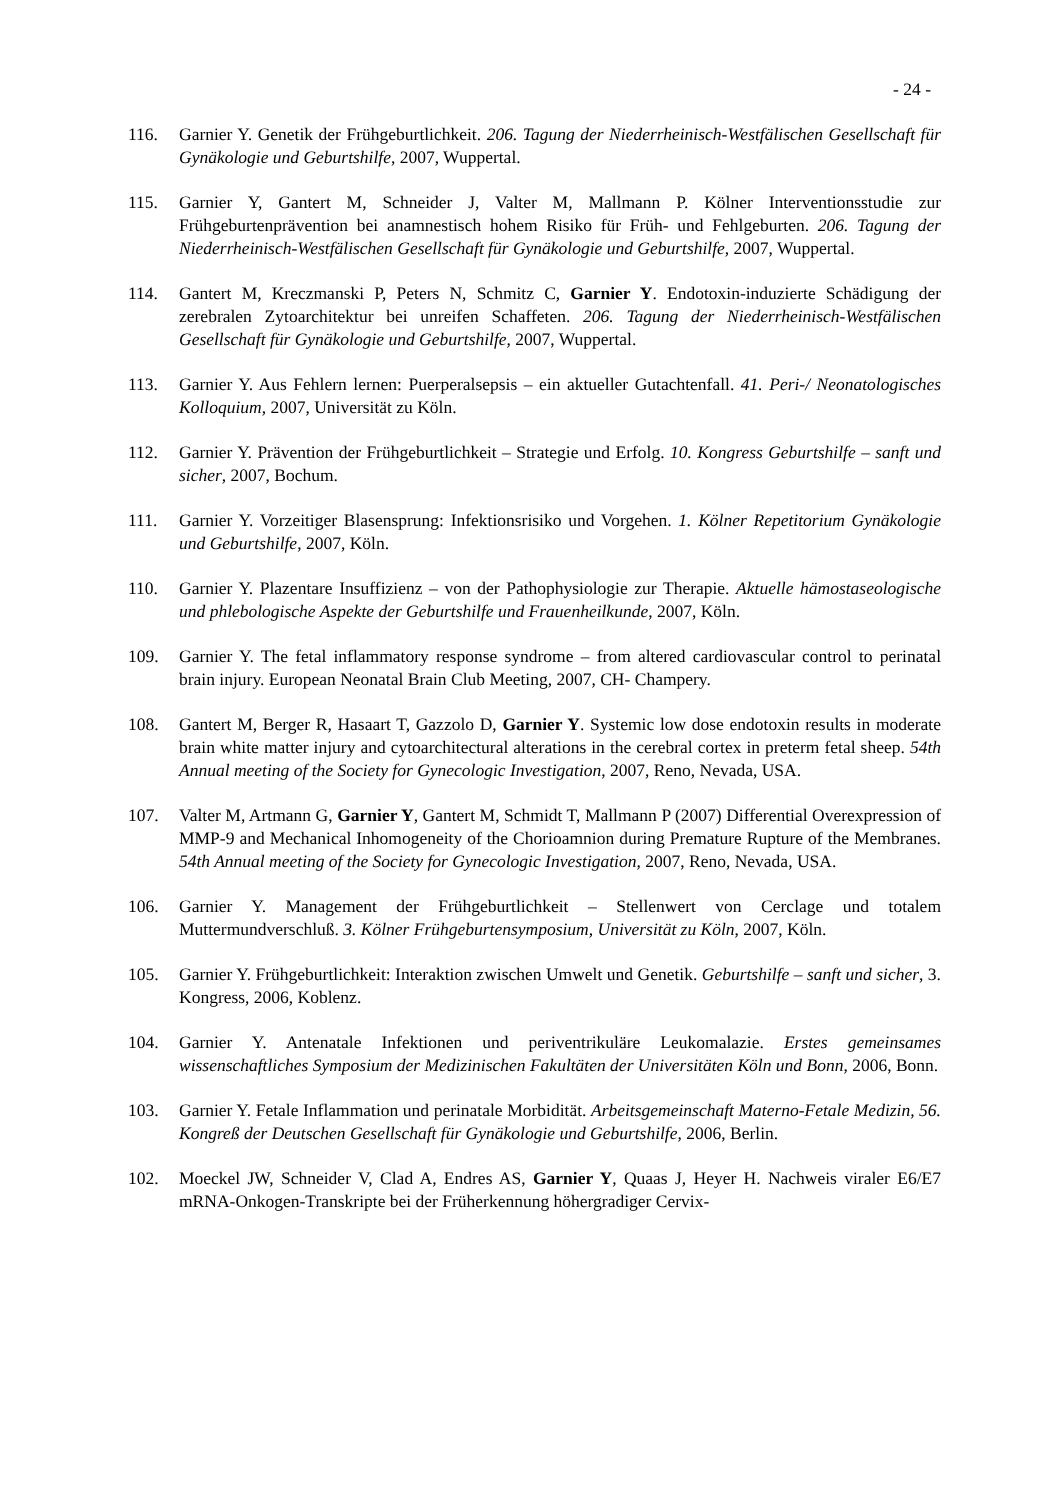- 24 -
116. Garnier Y. Genetik der Frühgeburtlichkeit. 206. Tagung der Niederrheinisch-Westfälischen Gesellschaft für Gynäkologie und Geburtshilfe, 2007, Wuppertal.
115. Garnier Y, Gantert M, Schneider J, Valter M, Mallmann P. Kölner Interventionsstudie zur Frühgeburtenprävention bei anamnestisch hohem Risiko für Früh- und Fehlgeburten. 206. Tagung der Niederrheinisch-Westfälischen Gesellschaft für Gynäkologie und Geburtshilfe, 2007, Wuppertal.
114. Gantert M, Kreczmanski P, Peters N, Schmitz C, Garnier Y. Endotoxin-induzierte Schädigung der zerebralen Zytoarchitektur bei unreifen Schaffeten. 206. Tagung der Niederrheinisch-Westfälischen Gesellschaft für Gynäkologie und Geburtshilfe, 2007, Wuppertal.
113. Garnier Y. Aus Fehlern lernen: Puerperalsepsis – ein aktueller Gutachtenfall. 41. Peri-/ Neonatologisches Kolloquium, 2007, Universität zu Köln.
112. Garnier Y. Prävention der Frühgeburtlichkeit – Strategie und Erfolg. 10. Kongress Geburtshilfe – sanft und sicher, 2007, Bochum.
111. Garnier Y. Vorzeitiger Blasensprung: Infektionsrisiko und Vorgehen. 1. Kölner Repetitorium Gynäkologie und Geburtshilfe, 2007, Köln.
110. Garnier Y. Plazentare Insuffizienz – von der Pathophysiologie zur Therapie. Aktuelle hämostaseologische und phlebologische Aspekte der Geburtshilfe und Frauenheilkunde, 2007, Köln.
109. Garnier Y. The fetal inflammatory response syndrome – from altered cardiovascular control to perinatal brain injury. European Neonatal Brain Club Meeting, 2007, CH- Champery.
108. Gantert M, Berger R, Hasaart T, Gazzolo D, Garnier Y. Systemic low dose endotoxin results in moderate brain white matter injury and cytoarchitectural alterations in the cerebral cortex in preterm fetal sheep. 54th Annual meeting of the Society for Gynecologic Investigation, 2007, Reno, Nevada, USA.
107. Valter M, Artmann G, Garnier Y, Gantert M, Schmidt T, Mallmann P (2007) Differential Overexpression of MMP-9 and Mechanical Inhomogeneity of the Chorioamnion during Premature Rupture of the Membranes. 54th Annual meeting of the Society for Gynecologic Investigation, 2007, Reno, Nevada, USA.
106. Garnier Y. Management der Frühgeburtlichkeit – Stellenwert von Cerclage und totalem Muttermundverschluß. 3. Kölner Frühgeburtensymposium, Universität zu Köln, 2007, Köln.
105. Garnier Y. Frühgeburtlichkeit: Interaktion zwischen Umwelt und Genetik. Geburtshilfe – sanft und sicher, 3. Kongress, 2006, Koblenz.
104. Garnier Y. Antenatale Infektionen und periventrikuläre Leukomalazie. Erstes gemeinsames wissenschaftliches Symposium der Medizinischen Fakultäten der Universitäten Köln und Bonn, 2006, Bonn.
103. Garnier Y. Fetale Inflammation und perinatale Morbidität. Arbeitsgemeinschaft Materno-Fetale Medizin, 56. Kongreß der Deutschen Gesellschaft für Gynäkologie und Geburtshilfe, 2006, Berlin.
102. Moeckel JW, Schneider V, Clad A, Endres AS, Garnier Y, Quaas J, Heyer H. Nachweis viraler E6/E7 mRNA-Onkogen-Transkripte bei der Früherkennung höhergradiger Cervix-